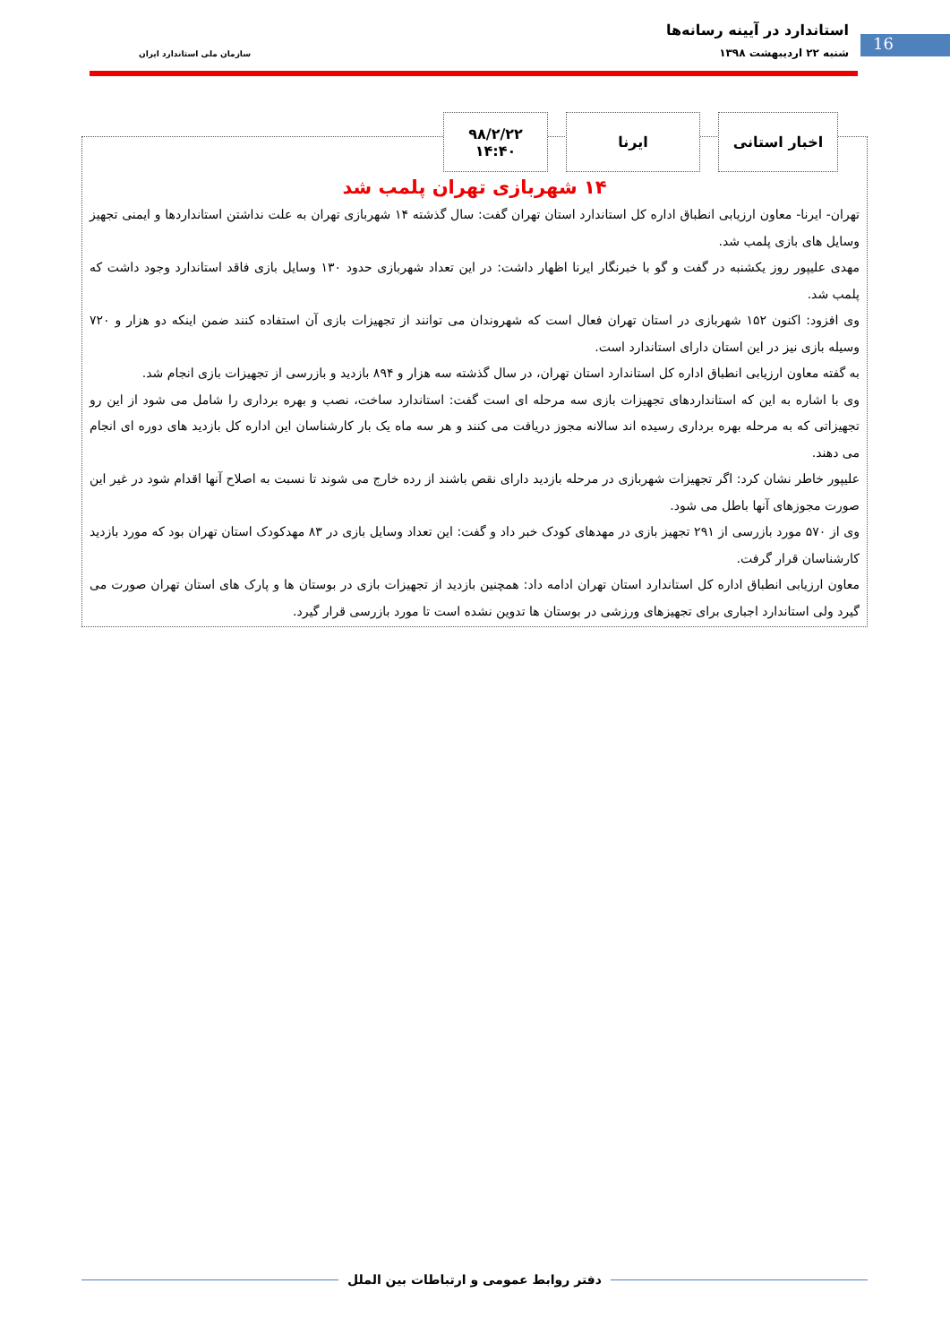استاندارد در آیینه رسانه‌ها
16 شنبه ۲۲ اردیبهشت ۱۳۹۸ سازمان ملی استاندارد ایران
۱۴ شهربازی تهران پلمب شد
تهران- ایرنا- معاون ارزیابی انطباق اداره کل استاندارد استان تهران گفت: سال گذشته ۱۴ شهربازی تهران به علت نداشتن استانداردها و ایمنی تجهیز وسایل های بازی پلمب شد.
مهدی علیپور روز یکشنبه در گفت و گو با خبرنگار ایرنا اظهار داشت: در این تعداد شهربازی حدود ۱۳۰ وسایل بازی فاقد استاندارد وجود داشت که پلمب شد.
وی افزود: اکنون ۱۵۲ شهربازی در استان تهران فعال است که شهروندان می توانند از تجهیزات بازی آن استفاده کنند ضمن اینکه دو هزار و ۷۲۰ وسیله بازی نیز در این استان دارای استاندارد است.
به گفته معاون ارزیابی انطباق اداره کل استاندارد استان تهران، در سال گذشته سه هزار و ۸۹۴ بازدید و بازرسی از تجهیزات بازی انجام شد.
وی با اشاره به این که استانداردهای تجهیزات بازی سه مرحله ای است گفت: استاندارد ساخت، نصب و بهره برداری را شامل می شود از این رو تجهیزاتی که به مرحله بهره برداری رسیده اند سالانه مجوز دریافت می کنند و هر سه ماه یک بار کارشناسان این اداره کل بازدید های دوره ای انجام می دهند.
علیپور خاطر نشان کرد: اگر تجهیزات شهربازی در مرحله بازدید دارای نقص باشند از رده خارج می شوند تا نسبت به اصلاح آنها اقدام شود در غیر این صورت مجوزهای آنها باطل می شود.
وی از ۵۷۰ مورد بازرسی از ۲۹۱ تجهیز بازی در مهدهای کودک خبر داد و گفت: این تعداد وسایل بازی در ۸۳ مهدکودک استان تهران بود که مورد بازدید کارشناسان قرار گرفت.
معاون ارزیابی انطباق اداره کل استاندارد استان تهران ادامه داد: همچنین بازدید از تجهیزات بازی در بوستان ها و پارک های استان تهران صورت می گیرد ولی استاندارد اجباری برای تجهیزهای ورزشی در بوستان ها تدوین نشده است تا مورد بازرسی قرار گیرد.
اخبار استانی ایرنا ۹۸/۲/۲۲
۱۴:۴۰
دفتر روابط عمومی و ارتباطات بین الملل